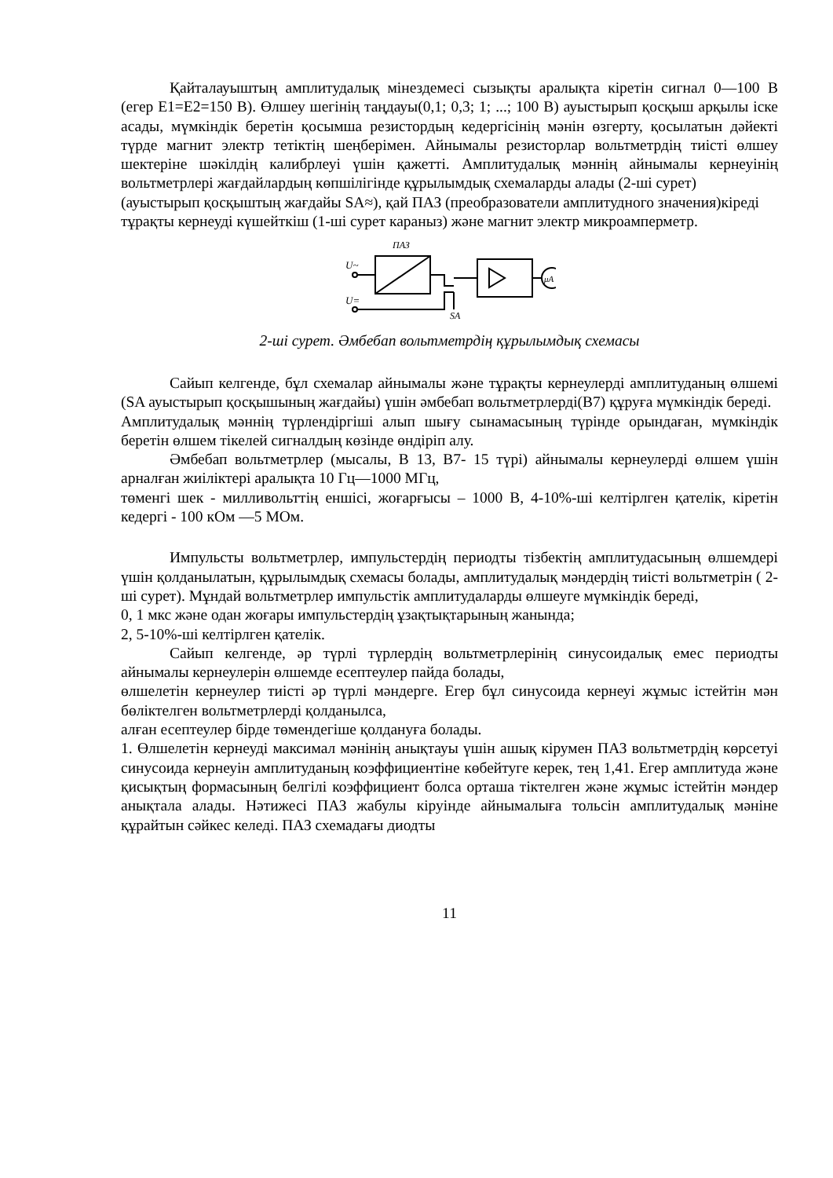Қайталауыштың амплитудалық мінездемесі сызықты аралықта кіретін сигнал 0—100 В (егер Е1=Е2=150 В). Өлшеу шегінің таңдауы(0,1; 0,3; 1; ...; 100 В) ауыстырып қосқыш арқылы іске асады, мүмкіндік беретін қосымша резистордың кедергісінің мәнін өзгерту, қосылатын дәйекті түрде магнит электр тетіктің шеңберімен. Айнымалы резисторлар вольтметрдің тиісті өлшеу шектеріне шәкілдің калибрлеуі үшін қажетті. Амплитудалық мәннің айнымалы кернеуінің вольтметрлері жағдайлардың көпшілігінде құрылымдық схемаларды алады (2-ші сурет)
(ауыстырып қосқыштың жағдайы SA≈), қай ПАЗ (преобразователи амплитудного значения)кіреді тұрақты кернеуді күшейткіш (1-ші сурет караныз) және магнит электр микроамперметр.
ПАЗ
U~
U=
μA
SA
2-ші сурет. Әмбебап вольтметрдің құрылымдық схемасы
Сайып келгенде, бұл схемалар айнымалы және тұрақты кернеулерді амплитуданың өлшемі (SA ауыстырып қосқышының жағдайы) үшін әмбебап вольтметрлерді(В7) құруға мүмкіндік береді.
Амплитудалық мәннің түрлендіргіші алып шығу сынамасының түрінде орындаған, мүмкіндік беретін өлшем тікелей сигналдың көзінде өндіріп алу.
Әмбебап вольтметрлер (мысалы, В 13, В7- 15 түрі) айнымалы кернеулерді өлшем үшін арналған жиіліктері аралықта 10 Гц—1000 МГц,
төменгі шек - милливольттің еншісі, жоғарғысы – 1000 В, 4-10%-ші келтірлген қателік, кіретін кедергі - 100 кОм —5 МОм.
Импульсты вольтметрлер, импульстердің периодты тізбектің амплитудасының өлшемдері үшін қолданылатын, құрылымдық схемасы болады, амплитудалық мәндердің тиісті вольтметрін ( 2-ші сурет). Мұндай вольтметрлер импульстік амплитудаларды өлшеуге мүмкіндік береді,
0, 1 мкс және одан жоғары импульстердің ұзақтықтарының жанында;
2, 5-10%-ші келтірлген қателік.
Сайып келгенде, әр түрлі түрлердің вольтметрлерінің синусоидалық емес периодты айнымалы кернеулерін өлшемде есептеулер пайда болады,
өлшелетін кернеулер тиісті әр түрлі мәндерге. Егер бұл синусоида кернеуі жұмыс істейтін мән бөліктелген вольтметрлерді қолданылса,
алған есептеулер бірде төмендегіше қолдануға болады.
1. Өлшелетін кернеуді максимал мәнінің анықтауы үшін ашық кірумен ПАЗ вольтметрдің көрсетуі синусоида кернеуін амплитуданың коэффициентіне көбейтуге керек, тең 1,41. Егер амплитуда және қисықтың формасының белгілі коэффициент болса орташа тіктелген және жұмыс істейтін мәндер анықтала алады. Нәтижесі ПАЗ жабулы кіруінде айнымалыға тольсін амплитудалық мәніне құрайтын сәйкес келеді. ПАЗ схемадағы диодты
11